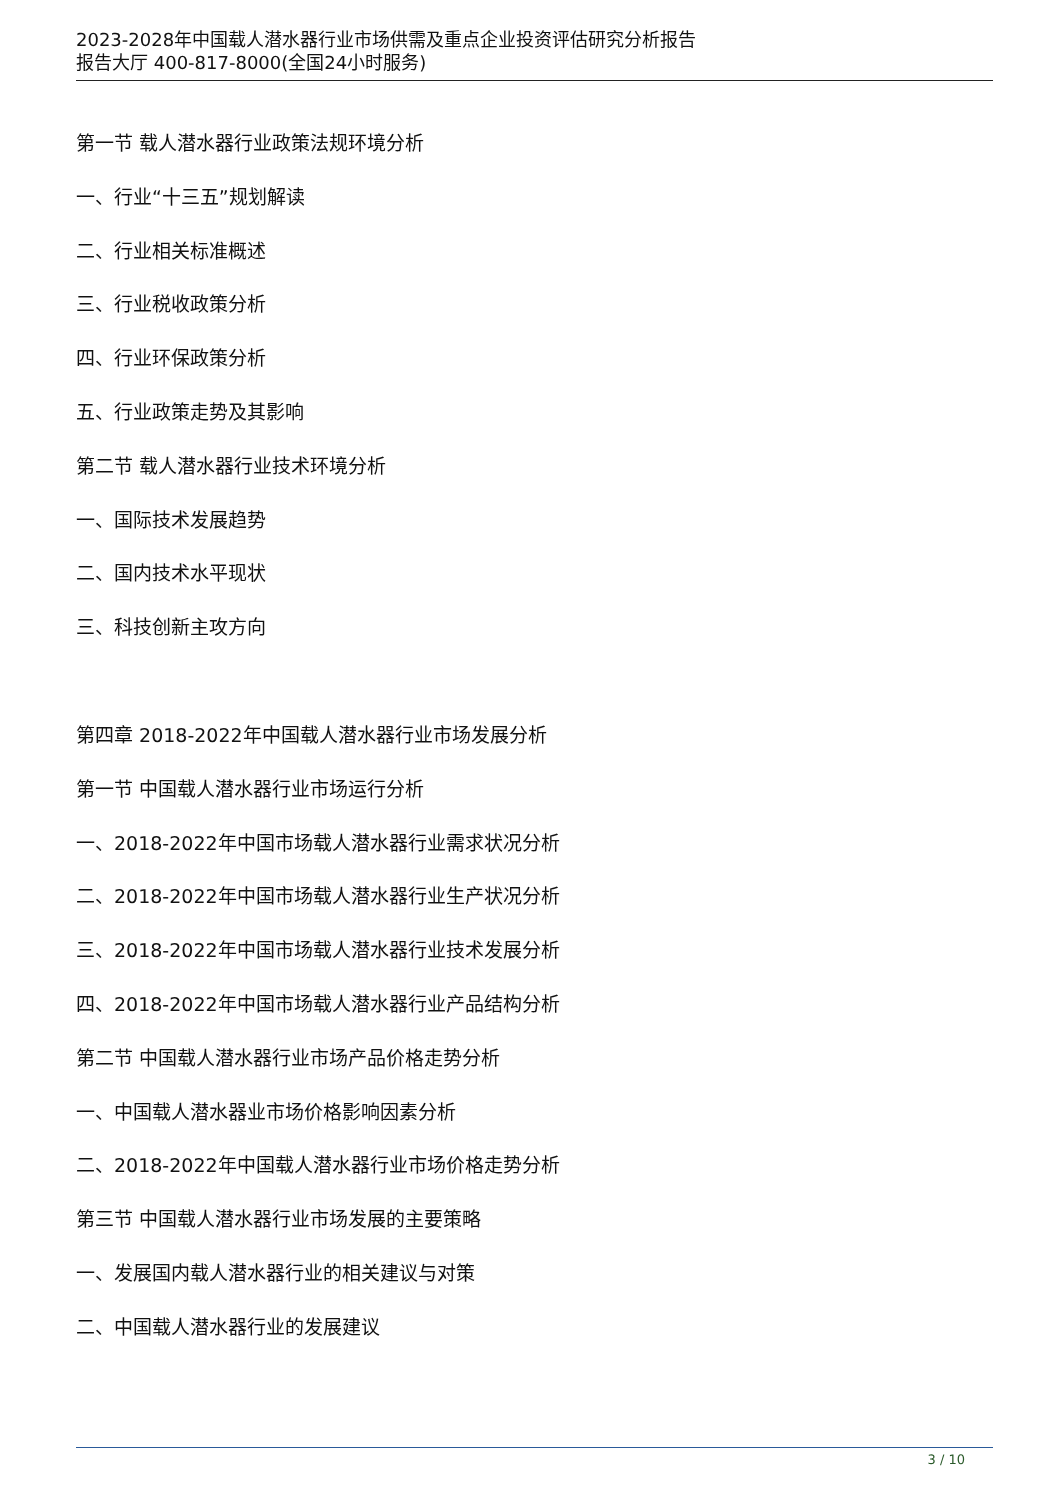2023-2028年中国载人潜水器行业市场供需及重点企业投资评估研究分析报告
报告大厅 400-817-8000(全国24小时服务)
第一节 载人潜水器行业政策法规环境分析
一、行业“十三五”规划解读
二、行业相关标准概述
三、行业税收政策分析
四、行业环保政策分析
五、行业政策走势及其影响
第二节 载人潜水器行业技术环境分析
一、国际技术发展趋势
二、国内技术水平现状
三、科技创新主攻方向
第四章 2018-2022年中国载人潜水器行业市场发展分析
第一节 中国载人潜水器行业市场运行分析
一、2018-2022年中国市场载人潜水器行业需求状况分析
二、2018-2022年中国市场载人潜水器行业生产状况分析
三、2018-2022年中国市场载人潜水器行业技术发展分析
四、2018-2022年中国市场载人潜水器行业产品结构分析
第二节 中国载人潜水器行业市场产品价格走势分析
一、中国载人潜水器业市场价格影响因素分析
二、2018-2022年中国载人潜水器行业市场价格走势分析
第三节 中国载人潜水器行业市场发展的主要策略
一、发展国内载人潜水器行业的相关建议与对策
二、中国载人潜水器行业的发展建议
3 / 10